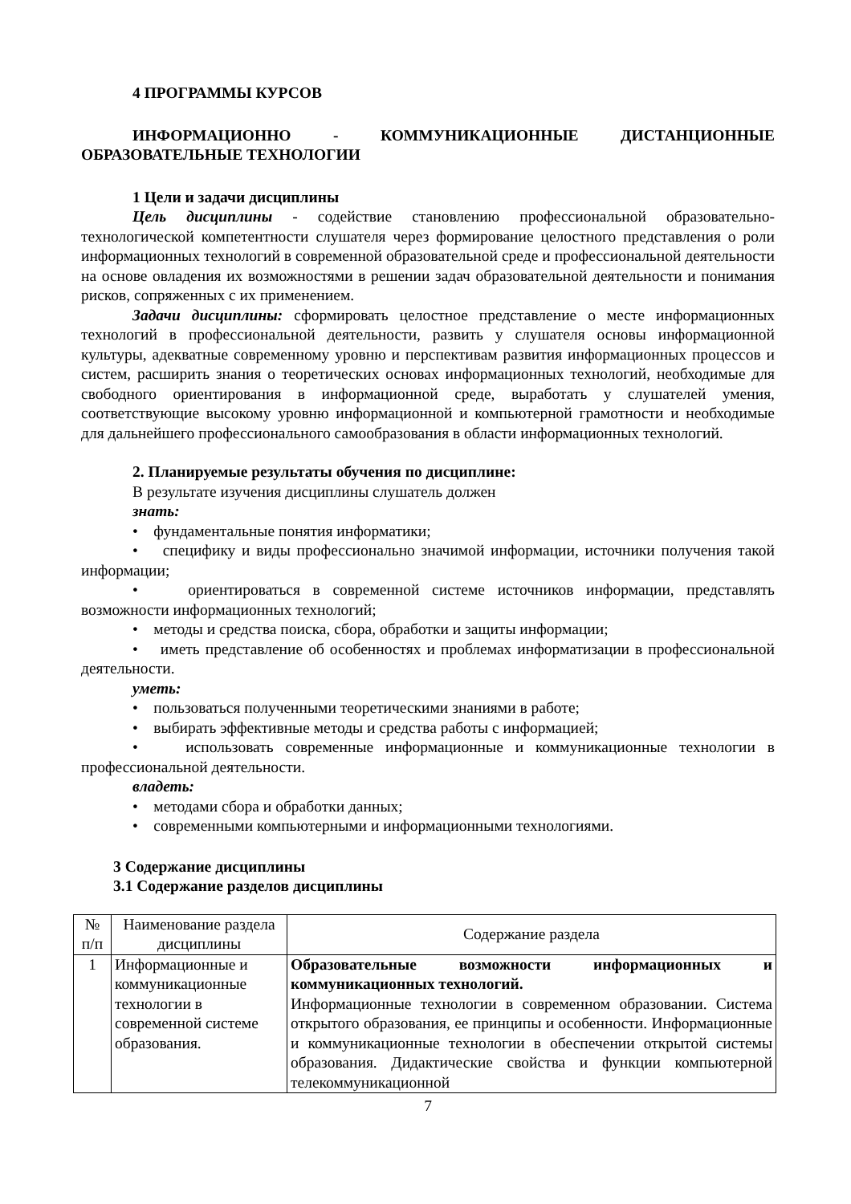4 ПРОГРАММЫ КУРСОВ
ИНФОРМАЦИОННО - КОММУНИКАЦИОННЫЕ ДИСТАНЦИОННЫЕ ОБРАЗОВАТЕЛЬНЫЕ ТЕХНОЛОГИИ
1 Цели и задачи дисциплины
Цель дисциплины - содействие становлению профессиональной образовательно-технологической компетентности слушателя через формирование целостного представления о роли информационных технологий в современной образовательной среде и профессиональной деятельности на основе овладения их возможностями в решении задач образовательной деятельности и понимания рисков, сопряженных с их применением.
Задачи дисциплины: сформировать целостное представление о месте информационных технологий в профессиональной деятельности, развить у слушателя основы информационной культуры, адекватные современному уровню и перспективам развития информационных процессов и систем, расширить знания о теоретических основах информационных технологий, необходимые для свободного ориентирования в информационной среде, выработать у слушателей умения, соответствующие высокому уровню информационной и компьютерной грамотности и необходимые для дальнейшего профессионального самообразования в области информационных технологий.
2. Планируемые результаты обучения по дисциплине:
В результате изучения дисциплины слушатель должен
знать:
• фундаментальные понятия информатики;
• специфику и виды профессионально значимой информации, источники получения такой информации;
• ориентироваться в современной системе источников информации, представлять возможности информационных технологий;
• методы и средства поиска, сбора, обработки и защиты информации;
• иметь представление об особенностях и проблемах информатизации в профессиональной деятельности.
уметь:
• пользоваться полученными теоретическими знаниями в работе;
• выбирать эффективные методы и средства работы с информацией;
• использовать современные информационные и коммуникационные технологии в профессиональной деятельности.
владеть:
• методами сбора и обработки данных;
• современными компьютерными и информационными технологиями.
3 Содержание дисциплины
3.1 Содержание разделов дисциплины
| № п/п | Наименование раздела дисциплины | Содержание раздела |
| --- | --- | --- |
| 1 | Информационные и коммуникационные технологии в современной системе образования. | Образовательные возможности информационных и коммуникационных технологий. Информационные технологии в современном образовании. Система открытого образования, ее принципы и особенности. Информационные и коммуникационные технологии в обеспечении открытой системы образования. Дидактические свойства и функции компьютерной телекоммуникационной |
7